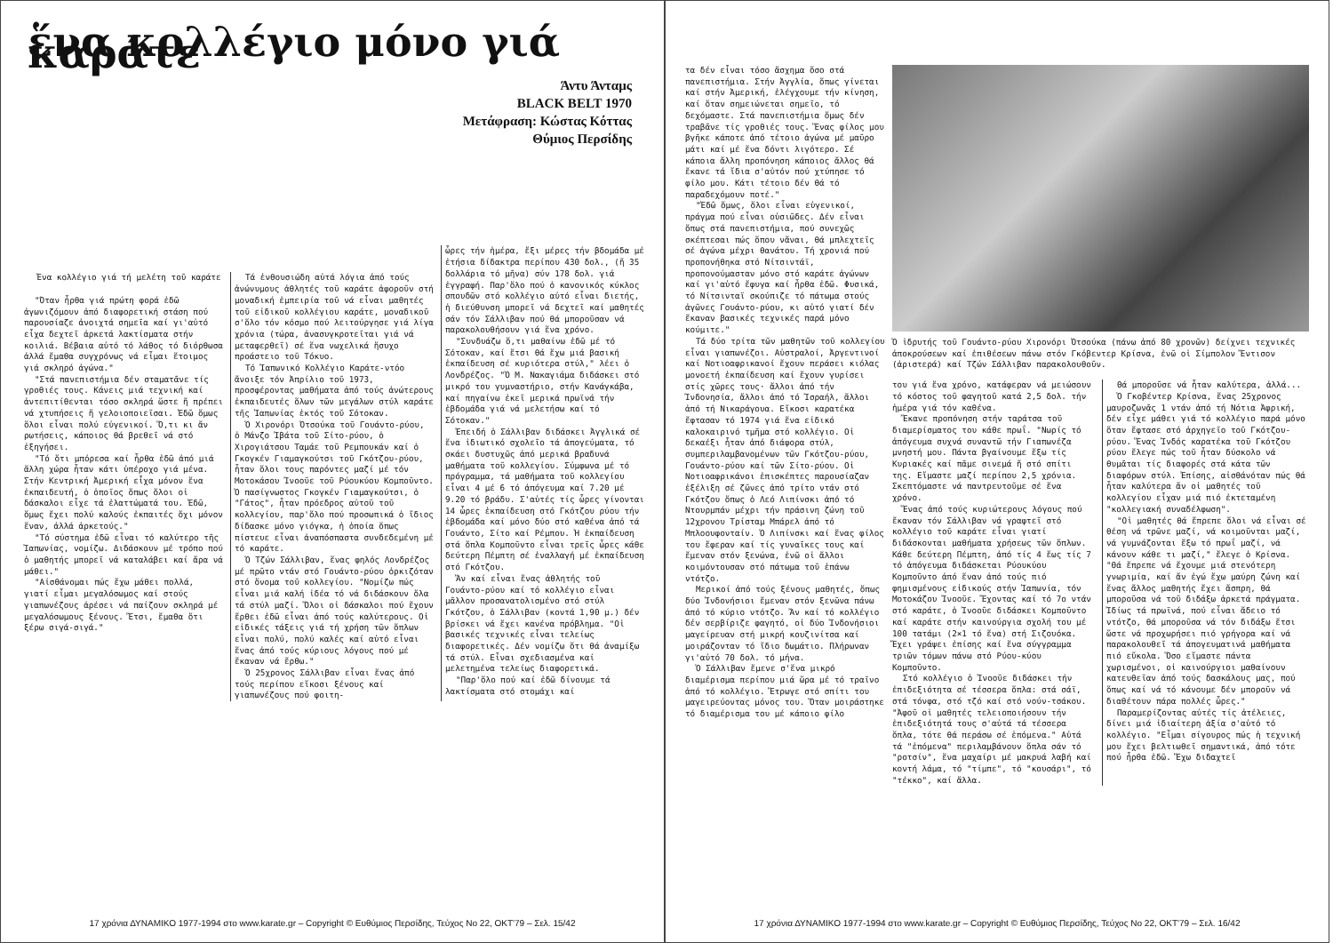ἕνα κολλέγιο μόνο γιά καράτε
Άντυ Άνταμς
BLACK BELT 1970
Μετάφραση: Κώστας Κόττας
Θύμιος Περσίδης
Ένα κολλέγιο γιά τή μελέτη τοῦ καράτε
"Όταν ἦρθα γιά πρώτη φορά ἐδῶ ἀγωνιζόμουν ἀπό διαφορετική στάση πού παρουσίαζε ἀνοιχτά σημεῖα καί γι'αὐτό εἶχα δεχτεῖ ἀρκετά λακτίσματα στήν κοιλιά. Βέβαια αὐτό τό λάθος τό διόρθωσα ἀλλά ἔμαθα συγχρόνως νά εἶμαι ἕτοιμος γιά σκληρό ἀγώνα."
"Στά πανεπιστήμια δέν σταματᾶνε τίς γροθιές τους. Κάνεις μιά τεχνική καί ἀντεπιτίθενται τόσο σκληρά ὥστε ἤ πρέπει νά χτυπήσεις ἤ γελοιοποιεῖσαι. Ἐδῶ ὅμως ὅλοι εἶναι πολύ εὐγενικοί. Ὅ,τι κι ἄν ρωτήσεις, κάποιος θά βρεθεῖ νά στό ἐξηγήσει.
"Τό ὅτι μπόρεσα καί ἦρθα ἐδῶ ἀπό μιά ἄλλη χώρα ἦταν κάτι ὑπέροχο γιά μένα. Στήν Κεντρική Ἀμερική εἶχα μόνον ἕνα ἐκπαιδευτή, ὁ ὁποῖος ὅπως ὅλοι οἱ δάσκαλοι εἶχε τά ἐλαττώματά του. Ἐδῶ, ὅμως ἔχει πολύ καλούς ἐκπαιτές ὄχι μόνον ἕναν, ἀλλά ἀρκετούς."
"Τό σύστημα ἐδῶ εἶναι τό καλύτερο τῆς Ἰαπωνίας, νομίζω. Διδάσκουν μέ τρόπο πού ὁ μαθητής μπορεῖ νά καταλάβει καί ἄρα νά μάθει."
"Αἰσθάνομαι πώς ἔχω μάθει πολλά, γιατί εἶμαι μεγαλόσωμος καί στούς γιαπωνέζους ἀρέσει νά παίζουν σκληρά μέ μεγαλόσωμους ξένους. Ἔτσι, ἔμαθα ὅτι ξέρω σιγά-σιγά."
Τά ἐνθουσιώδη αὐτά λόγια ἀπό τούς ἀνώνυμους ἀθλητές τοῦ καράτε ἀφοροῦν στή μοναδική ἐμπειρία τοῦ νά εἶναι μαθητές τοῦ εἰδικοῦ κολλέγιου καράτε, μοναδικοῦ σ'ὅλο τόν κόσμο πού λειτούργησε γιά λίγα χρόνια (τώρα, ἀνασυγκροτεῖται γιά νά μεταφερθεῖ) σέ ἕνα νωχελικά ἥσυχο προάστειο τοῦ Τόκυο.
Τό Ἰαπωνικό Κολλέγιο Καράτε-ντόο ἄνοιξε τόν Ἀπρίλιο τοῦ 1973, προσφέροντας μαθήματα ἀπό τούς ἀνώτερους ἐκπαιδευτές ὅλων τῶν μεγάλων στύλ καράτε τῆς Ἰαπωνίας ἐκτός τοῦ Σότοκαν.
Ὁ Χιρονόρι Ὀτσούκα τοῦ Γουάντο-ρύου, ὁ Μάνζο Ἰβάτα τοῦ Σίτο-ρύου, ὁ Χιρογιάτσου Ταμάε τοῦ Ρεμπουκάν καί ὁ Γκογκέν Γιαμαγκούτσι τοῦ Γκότζου-ρύου, ἦταν ὅλοι τους παρόντες μαζί μέ τόν Μοτοκάσου Ἰνοοῦε τοῦ Ρύουκύου Κομποῦντο. Ὁ πασίγνωστος Γκογκέν Γιαμαγκούτσι, ὁ "Γάτος", ἦταν πρόεδρος αὐτοῦ τοῦ κολλεγίου, παρ'ὅλο πού προσωπικά ὁ ἴδιος δίδασκε μόνο γιόγκα, ἡ ὁποία ὅπως πίστευε εἶναι ἀναπόσπαστα συνδεδεμένη μέ τό καράτε.
Ὁ Τζών Σάλλιβαν, ἕνας φηλός Λονδρέζος μέ πρῶτο ντάν στό Γουάντο-ρύου ὁρκιζόταν στό ὄνομα τοῦ κολλεγίου. "Νομίζω πώς εἶναι μιά καλή ἰδέα τό νά διδάσκουν ὅλα τά στύλ μαζί. Ὅλοι οἱ δάσκαλοι πού ἔχουν ἔρθει ἐδῶ εἶναι ἀπό τούς καλύτερους. Οἱ εἰδικές τάξεις γιά τή χρήση τῶν ὅπλων εἶναι πολύ, πολύ καλές καί αὐτό εἶναι ἕνας ἀπό τούς κύριους λόγους πού μέ ἔκαναν νά ἔρθω."
Ὁ 25χρονος Σάλλιβαν εἶναι ἕνας ἀπό τούς περίπου εἴκοσι ξένους καί γιαπωνέζους πού φοιτη-
ὧρες τήν ἡμέρα, ἔξι μέρες τήν βδομάδα μέ ἐτήσια δίδακτρα περίπου 430 δολ., (ἤ 35 δολλάρια τό μῆνα) σύν 178 δολ. γιά ἐγγραφή. Παρ'ὅλο πού ὁ κανονικός κύκλος σπουδῶν στό κολλέγιο αὐτό εἶναι διετής, ἡ διεύθυνση μπορεῖ νά δεχτεῖ καί μαθητές σάν τόν Σάλλιβαν πού θά μποροῦσαν νά παρακολουθήσουν γιά ἕνα χρόνο.
"Συνδυάζω ὅ,τι μαθαίνω ἐδῶ μέ τό Σότοκαν, καί ἔτσι θά ἔχω μιά βασική ἐκπαίδευση σέ κυριότερα στύλ," λέει ὁ Λονδρέζος. "Ὁ Μ. Νακαγιάμα διδάσκει στό μικρό του γυμναστήριο, στήν Κανάγκάβα, καί πηγαίνω ἐκεῖ μερικά πρωϊνά τήν ἑβδομάδα γιά νά μελετήσω καί τό Σότοκαν."
Ἐπειδή ὁ Σάλλιβαν διδάσκει Ἀγγλικά σέ ἕνα ἰδιωτικό σχολεῖο τά ἀπογεύματα, τό σκάει δυστυχῶς ἀπό μερικά βραδυνά μαθήματα τοῦ κολλεγίου. Σύμφωνα μέ τό πρόγραμμα, τά μαθήματα τοῦ κολλεγίου εἶναι 4 μέ 6 τό ἀπόγευμα καί 7.20 μέ 9.20 τό βράδυ. Σ'αὐτές τίς ὧρες γίνονται 14 ὧρες ἐκπαίδευση στό Γκότζου ρύου τήν ἑβδομάδα καί μόνο δύο στό καθένα ἀπό τά Γουάντο, Σίτο καί Ρέμπου. Ἡ ἐκπαίδευση στά ὅπλα Κομποῦντο εἶναι τρεῖς ὧρες κάθε δεύτερη Πέμπτη σέ ἐναλλαγή μέ ἐκπαίδευση στό Γκότζου.
Ἄν καί εἶναι ἕνας ἀθλητής τοῦ Γουάντο-ρύου καί τό κολλέγιο εἶναι μᾶλλον προσανατολισμένο στό στύλ Γκότζου, ὁ Σάλλιβαν (κοντά 1,90 μ.) δέν βρίσκει νά ἔχει κανένα πρόβλημα. "Οἱ βασικές τεχνικές εἶναι τελείως διαφορετικές. Δέν νομίζω ὅτι θά ἀναμίξω τά στύλ. Εἶναι σχεδιασμένα καί μελετημένα τελείως διαφορετικά.
"Παρ'ὅλο πού καί ἐδῶ δίνουμε τά λακτίσματα στό στομάχι καί
17 χρόνια ΔΥΝΑΜΙΚΟ 1977-1994 στο www.karate.gr – Copyright © Ευθύμιος Περσίδης, Τεύχος No 22, ΟΚΤ'79 – Σελ. 15/42
τα δέν εἶναι τόσο ἄσχημα ὅσο στά πανεπιστήμια. Στήν Ἀγγλία, ὅπως γίνεται καί στήν Ἀμερική, ἐλέγχουμε τήν κίνηση, καί ὅταν σημειώνεται σημεῖο, τό δεχόμαστε. Στά πανεπιστήμια ὅμως δέν τραβᾶνε τίς γροθιές τους. Ἕνας φίλος μου βγῆκε κάποτε ἀπό τέτοιο ἀγώνα μέ μαῦρο μάτι καί μέ ἕνα δόντι λιγότερο. Σέ κάποια ἄλλη προπόνηση κάποιος ἄλλος θά ἔκανε τά ἴδια σ'αὐτόν πού χτύπησε τό φίλο μου. Κάτι τέτοιο δέν θά τό παραδεχόμουν ποτέ."
"Ἐδῶ ὅμως, ὅλοι εἶναι εὐγενικοί, πράγμα πού εἶναι οὐσιῶδες. Δέν εἶναι ὅπως στά πανεπιστήμια, πού συνεχῶς σκέπτεσαι πώς ὅπου νἄναι, θά μπλεχτεῖς σέ ἀγώνα μέχρι θανάτου. Τή χρονιά πού προπονήθηκα στό Νίτσιντάϊ, προπονούμασταν μόνο στό καράτε ἀγώνων καί γι'αὐτό ἔφυγα καί ἦρθα ἐδῶ. Φυσικά, τό Νίτσινταϊ σκούπιζε τό πάτωμα στούς ἀγῶνες Γουάντο-ρύου, κι αὐτό γιατί δέν ἔκαναν βασικές τεχνικές παρά μόνο κούμιτε."
Τά δύο τρίτα τῶν μαθητῶν τοῦ κολλεγίου εἶναι γιαπωνέζοι. Αὐστραλοί, Ἀργεντινοί καί Νοτιοαφρικανοί ἔχουν περάσει κιόλας μονοετή ἐκπαίδευση καί ἔχουν γυρίσει στίς χῶρες τους· ἄλλοι ἀπό τήν Ἰνδονησία, ἄλλοι ἀπό τό Ἰσραήλ, ἄλλοι ἀπό τή Νικαράγουα. Εἴκοσι καρατέκα ἔφτασαν τό 1974 γιά ἕνα εἰδικό καλοκαιρινό τμῆμα στό κολλέγιο. Οἱ δεκαέξι ἦταν ἀπό διάφορα στύλ, συμπεριλαμβανομένων τῶν Γκότζου-ρύου, Γουάντο-ρύου καί τῶν Σίτο-ρύου. Οἱ Νοτιοαφρικάνοι ἐπισκέπτες παρουσίαζαν ἐξέλιξη σέ ζῶνες ἀπό τρίτο ντάν στό Γκότζου ὅπως ὁ Λεό Λιπίνσκι ἀπό τό Ντουρμπάν μέχρι τήν πράσινη ζώνη τοῦ 12χρονου Τρίσταμ Μπάρελ ἀπό τό Μπλοουφονταίν. Ὁ Λιπίνσκι καί ἕνας φίλος του ἔφεραν καί τίς γυναῖκες τους καί ἔμεναν στόν ξενώνα, ἐνῶ οἱ ἄλλοι κοιμόντουσαν στό πάτωμα τοῦ ἐπάνω ντότζο.
Μερικοί ἀπό τούς ξένους μαθητές, ὅπως δύο Ἰνδονήσιοι ἔμεναν στόν ξενῶνα πάνω ἀπό τό κύριο ντότζο. Ἄν καί τό κολλέγιο δέν σερβίριζε φαγητό, οἱ δύο Ἰνδονήσιοι μαγείρευαν στή μικρή κουζινίτσα καί μοιράζονταν τό ἴδιο δωμάτιο. Πλήρωναν γι'αὐτό 70 δολ. τό μήνα.
Ὁ Σάλλιβαν ἔμενε σ'ἕνα μικρό διαμέρισμα περίπου μιά ὥρα μέ τό τραῖνο ἀπό τό κολλέγιο. Ἔτρωγε στό σπίτι του μαγειρεύοντας μόνος του. Ὅταν μοιράστηκε τό διαμέρισμα του μέ κάποιο φίλο
Ὁ ἱδρυτής τοῦ Γουάντο-ρύου Χιρονόρι Ὀτσούκα (πάνω ἀπό 80 χρονῶν) δείχνει τεχνικές ἀποκρούσεων καί ἐπιθέσεων πάνω στόν Γκόβεντερ Κρίσνα, ἐνῶ οἱ Σίμπολον Ἔντισον (ἀριστερά) καί Τζών Σάλλιβαν παρακολουθοῦν.
του γιά ἕνα χρόνο, κατάφεραν νά μειώσουν τό κόστος τοῦ φαγητοῦ κατά 2,5 δολ. τήν ἡμέρα γιά τόν καθένα.
Ἔκανε προπόνηση στήν ταράτσα τοῦ διαμερίσματος του κάθε πρωΐ. "Νωρίς τό ἀπόγευμα συχνά συναντῶ τήν Γιαπωνέζα μνηστή μου. Πάντα βγαίνουμε ἔξω τίς Κυριακές καί πᾶμε σινεμά ἤ στό σπίτι της. Εἴμαστε μαζί περίπου 2,5 χρόνια. Σκεπτόμαστε νά παντρευτοῦμε σέ ἕνα χρόνο.
Ἕνας ἀπό τούς κυριώτερους λόγους πού ἔκαναν τόν Σάλλιβαν νά γραφτεῖ στό κολλέγιο τοῦ καράτε εἶναι γιατί διδάσκονται μαθήματα χρήσεως τῶν ὅπλων. Κάθε δεύτερη Πέμπτη, ἀπό τίς 4 ἕως τίς 7 τό ἀπόγευμα διδάσκεται Ρύουκύου Κομποῦντο ἀπό ἕναν ἀπό τούς πιό φημισμένους εἰδικούς στήν Ἰαπωνία, τόν Μοτοκάζου Ἰνοοῦε. Ἔχοντας καί τό 7ο ντάν στό καράτε, ὁ Ἰνοοῦε διδάσκει Κομποῦντο καί καράτε στήν καινούργια σχολή του μέ 100 τατάμι (2×1 τό ἕνα) στή Σιζουόκα. Ἔχει γράψει ἐπίσης καί ἕνα σύγγραμμα τριῶν τόμων πάνω στό Ρύου-κύου Κομποῦντο.
Στό κολλέγιο ὁ Ἰνοοῦε διδάσκει τήν ἐπιδεξιότητα σέ τέσσερα ὅπλα: στά σάϊ, στά τόνφα, στό τζό καί στό νούν-τσάκου. "Ἀφοῦ οἱ μαθητές τελειοποιήσουν τήν ἐπιδεξιότητά τους σ'αὐτά τά τέσσερα ὅπλα, τότε θά περάσω σέ ἑπόμενα." Αὐτά τά "ἑπόμενα" περιλαμβάνουν ὅπλα σάν τό "ροτσίν", ἕνα μαχαίρι μέ μακρυά λαβή καί κοντή λάμα, τό "τίμπε", τό "κουσάρι", τό "τέκκο", καί ἄλλα.
Θά μποροῦσε νά ἦταν καλύτερα, ἀλλά...
Ὁ Γκοβέντερ Κρίσνα, ἕνας 25χρονος μαυροζωνᾶς 1 ντάν ἀπό τή Νότια Ἀφρική, δέν εἶχε μάθει γιά τό κολλέγιο παρά μόνο ὅταν ἔφτασε στό ἀρχηγεῖο τοῦ Γκότζου-ρύου. Ἕνας Ἰνδός καρατέκα τοῦ Γκότζου ρύου ἔλεγε πώς τοῦ ἦταν δύσκολο νά θυμᾶται τίς διαφορές στά κάτα τῶν διαφόρων στύλ. Ἐπίσης, αἰσθάνόταν πώς θά ἦταν καλύτερα ἄν οἱ μαθητές τοῦ κολλεγίου εἶχαν μιά πιό ἐκτεταμένη "κολλεγιακή συναδέλφωση".
"Οἱ μαθητές θά ἔπρεπε ὅλοι νά εἶναι σέ θέση νά τρῶνε μαζί, νά κοιμοῦνται μαζί, νά γυμνάζονται ἔξω τό πρωΐ μαζί, νά κάνουν κάθε τι μαζί," ἔλεγε ὁ Κρίσνα. "Θά ἔπρεπε νά ἔχουμε μιά στενότερη γνωριμία, καί ἄν ἐγώ ἔχω μαύρη ζώνη καί ἕνας ἄλλος μαθητής ἔχει ἄσπρη, θά μποροῦσα νά τοῦ διδάξω ἀρκετά πράγματα. Ἰδίως τά πρωϊνά, πού εἶναι ἄδειο τό ντότζο, θά μποροῦσα νά τόν διδάξω ἔτσι ὥστε νά προχωρήσει πιό γρήγορα καί νά παρακολουθεῖ τά ἀπογευματινά μαθήματα πιό εὔκολα. Ὅσο εἴμαστε πάντα χωρισμένοι, οἱ καινούργιοι μαθαίνουν κατευθεῖαν ἀπό τούς δασκάλους μας, πού ὅπως καί νά τό κάνουμε δέν μποροῦν νά διαθέτουν πάρα πολλές ὧρες."
Παραμερίζοντας αὐτές τίς ἀτέλειες, δίνει μιά ἰδιαίτερη ἀξία σ'αὐτό τό κολλέγιο. "Εἶμαι σίγουρος πώς ἡ τεχνική μου ἔχει βελτιωθεῖ σημαντικά, ἀπό τότε πού ἦρθα ἐδῶ. Ἔχω διδαχτεῖ
17 χρόνια ΔΥΝΑΜΙΚΟ 1977-1994 στο www.karate.gr – Copyright © Ευθύμιος Περσίδης, Τεύχος No 22, ΟΚΤ'79 – Σελ. 16/42